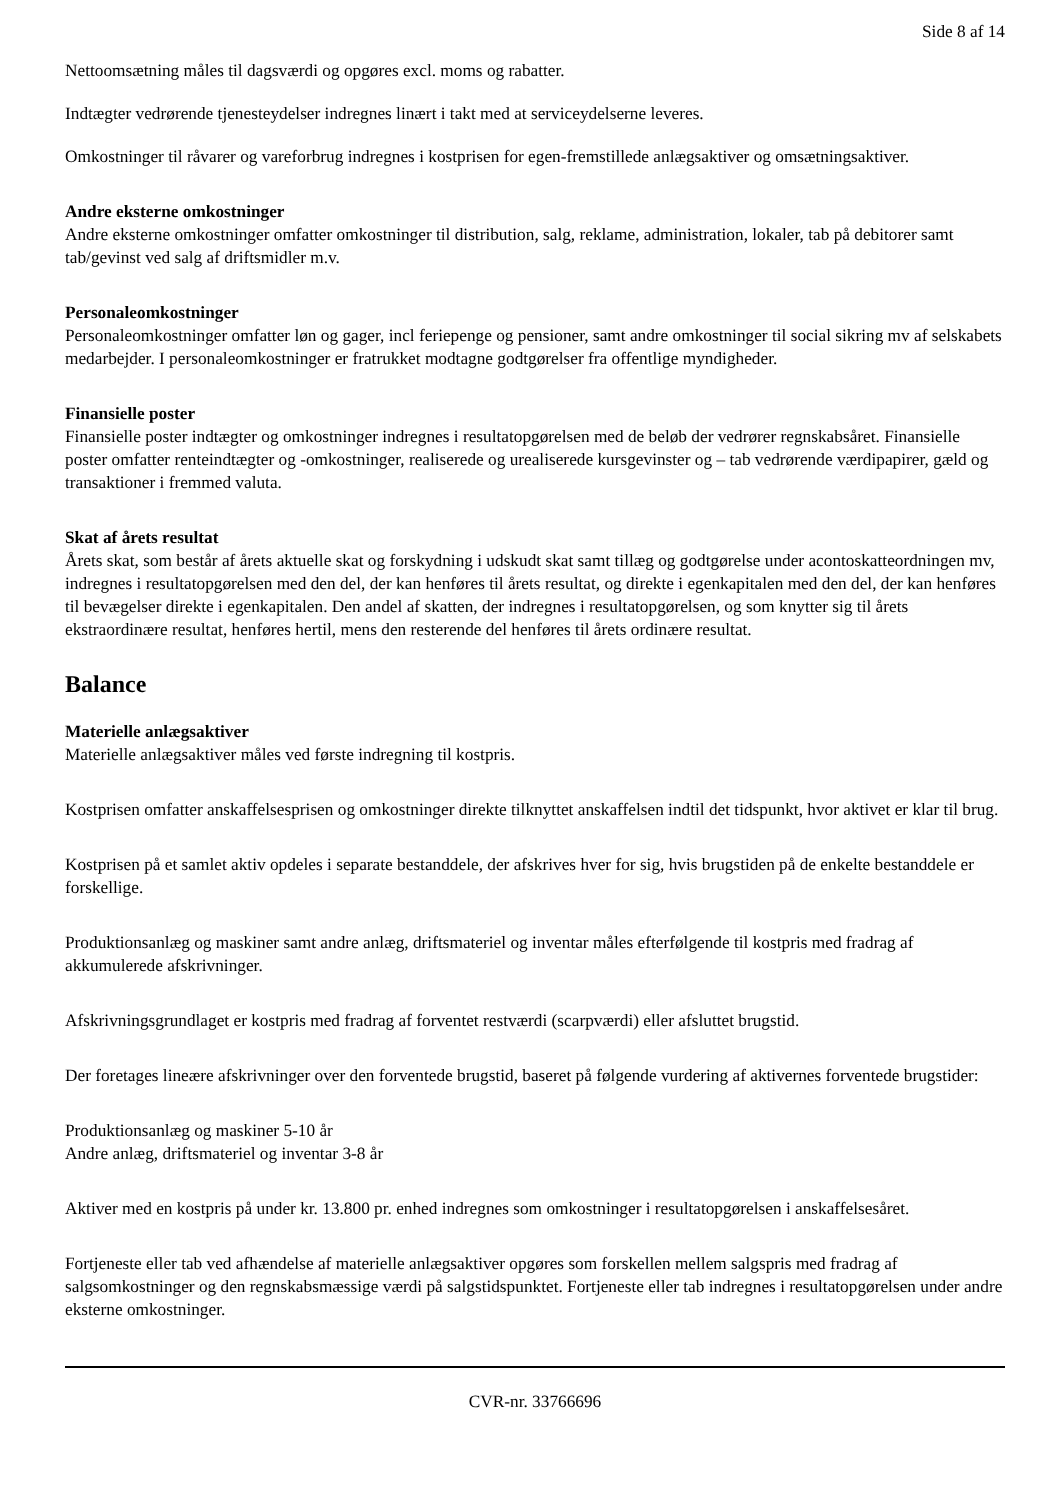Side 8 af 14
Nettoomsætning måles til dagsværdi og opgøres excl. moms og rabatter.
Indtægter vedrørende tjenesteydelser indregnes linært i takt med at serviceydelserne leveres.
Omkostninger til råvarer og vareforbrug indregnes i kostprisen for egen-fremstillede anlægsaktiver og omsætningsaktiver.
Andre eksterne omkostninger
Andre eksterne omkostninger omfatter omkostninger til distribution, salg, reklame, administration, lokaler, tab på debitorer samt tab/gevinst ved salg af driftsmidler m.v.
Personaleomkostninger
Personaleomkostninger omfatter løn og gager, incl feriepenge og pensioner, samt andre omkostninger til social sikring mv af selskabets medarbejder. I personaleomkostninger er fratrukket modtagne godtgørelser fra offentlige myndigheder.
Finansielle poster
Finansielle poster indtægter og omkostninger indregnes i resultatopgørelsen med de beløb der vedrører regnskabsåret. Finansielle poster omfatter renteindtægter og -omkostninger, realiserede og urealiserede kursgevinster og – tab vedrørende værdipapirer, gæld og transaktioner i fremmed valuta.
Skat af årets resultat
Årets skat, som består af årets aktuelle skat og forskydning i udskudt skat samt tillæg og godtgørelse under acontoskatteordningen mv, indregnes i resultatopgørelsen med den del, der kan henføres til årets resultat, og direkte i egenkapitalen med den del, der kan henføres til bevægelser direkte i egenkapitalen. Den andel af skatten, der indregnes i resultatopgørelsen, og som knytter sig til årets ekstraordinære resultat, henføres hertil, mens den resterende del henføres til årets ordinære resultat.
Balance
Materielle anlægsaktiver
Materielle anlægsaktiver måles ved første indregning til kostpris.
Kostprisen omfatter anskaffelsesprisen og omkostninger direkte tilknyttet anskaffelsen indtil det tidspunkt, hvor aktivet er klar til brug.
Kostprisen på et samlet aktiv opdeles i separate bestanddele, der afskrives hver for sig, hvis brugstiden på de enkelte bestanddele er forskellige.
Produktionsanlæg og maskiner samt andre anlæg, driftsmateriel og inventar måles efterfølgende til kostpris med fradrag af akkumulerede afskrivninger.
Afskrivningsgrundlaget er kostpris med fradrag af forventet restværdi (scarpværdi) eller afsluttet brugstid.
Der foretages lineære afskrivninger over den forventede brugstid, baseret på følgende vurdering af aktivernes forventede brugstider:
Produktionsanlæg og maskiner 5-10 år
Andre anlæg, driftsmateriel og inventar 3-8 år
Aktiver med en kostpris på under kr. 13.800 pr. enhed indregnes som omkostninger i resultatopgørelsen i anskaffelsesåret.
Fortjeneste eller tab ved afhændelse af materielle anlægsaktiver opgøres som forskellen mellem salgspris med fradrag af salgsomkostninger og den regnskabsmæssige værdi på salgstidspunktet. Fortjeneste eller tab indregnes i resultatopgørelsen under andre eksterne omkostninger.
CVR-nr. 33766696